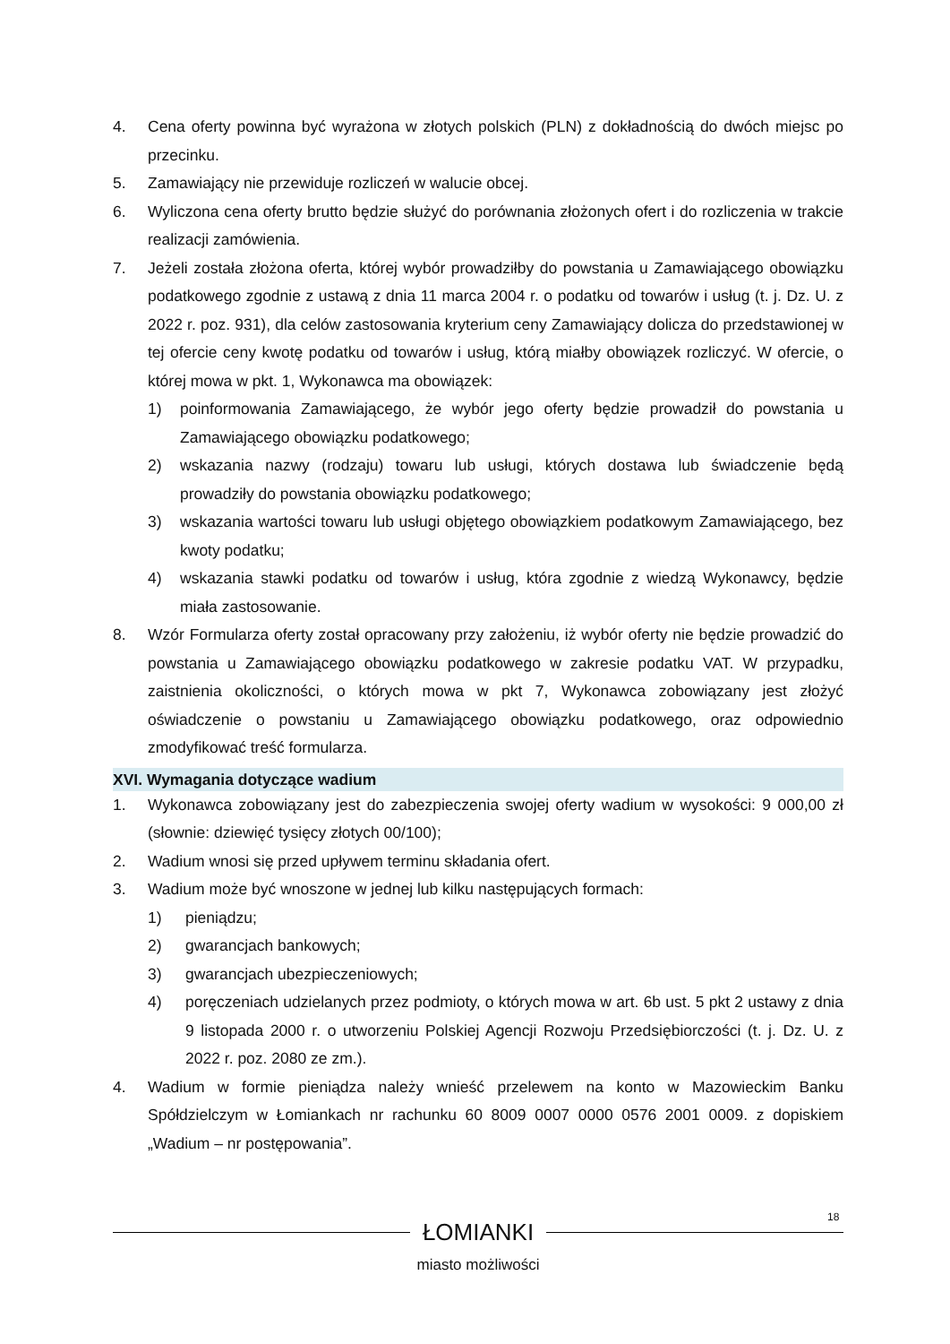4. Cena oferty powinna być wyrażona w złotych polskich (PLN) z dokładnością do dwóch miejsc po przecinku.
5. Zamawiający nie przewiduje rozliczeń w walucie obcej.
6. Wyliczona cena oferty brutto będzie służyć do porównania złożonych ofert i do rozliczenia w trakcie realizacji zamówienia.
7. Jeżeli została złożona oferta, której wybór prowadziłby do powstania u Zamawiającego obowiązku podatkowego zgodnie z ustawą z dnia 11 marca 2004 r. o podatku od towarów i usług (t. j. Dz. U. z 2022 r. poz. 931), dla celów zastosowania kryterium ceny Zamawiający dolicza do przedstawionej w tej ofercie ceny kwotę podatku od towarów i usług, którą miałby obowiązek rozliczyć. W ofercie, o której mowa w pkt. 1, Wykonawca ma obowiązek:
1) poinformowania Zamawiającego, że wybór jego oferty będzie prowadził do powstania u Zamawiającego obowiązku podatkowego;
2) wskazania nazwy (rodzaju) towaru lub usługi, których dostawa lub świadczenie będą prowadziły do powstania obowiązku podatkowego;
3) wskazania wartości towaru lub usługi objętego obowiązkiem podatkowym Zamawiającego, bez kwoty podatku;
4) wskazania stawki podatku od towarów i usług, która zgodnie z wiedzą Wykonawcy, będzie miała zastosowanie.
8. Wzór Formularza oferty został opracowany przy założeniu, iż wybór oferty nie będzie prowadzić do powstania u Zamawiającego obowiązku podatkowego w zakresie podatku VAT. W przypadku, zaistnienia okoliczności, o których mowa w pkt 7, Wykonawca zobowiązany jest złożyć oświadczenie o powstaniu u Zamawiającego obowiązku podatkowego, oraz odpowiednio zmodyfikować treść formularza.
XVI. Wymagania dotyczące wadium
1. Wykonawca zobowiązany jest do zabezpieczenia swojej oferty wadium w wysokości: 9 000,00 zł (słownie: dziewięć tysięcy złotych 00/100);
2. Wadium wnosi się przed upływem terminu składania ofert.
3. Wadium może być wnoszone w jednej lub kilku następujących formach:
1) pieniądzu;
2) gwarancjach bankowych;
3) gwarancjach ubezpieczeniowych;
4) poręczeniach udzielanych przez podmioty, o których mowa w art. 6b ust. 5 pkt 2 ustawy z dnia 9 listopada 2000 r. o utworzeniu Polskiej Agencji Rozwoju Przedsiębiorczości (t. j. Dz. U. z 2022 r. poz. 2080 ze zm.).
4. Wadium w formie pieniądza należy wnieść przelewem na konto w Mazowieckim Banku Spółdzielczym w Łomiankach nr rachunku 60 8009 0007 0000 0576 2001 0009. z dopiskiem „Wadium – nr postępowania”.
18
ŁOMIANKI
miasto możliwości